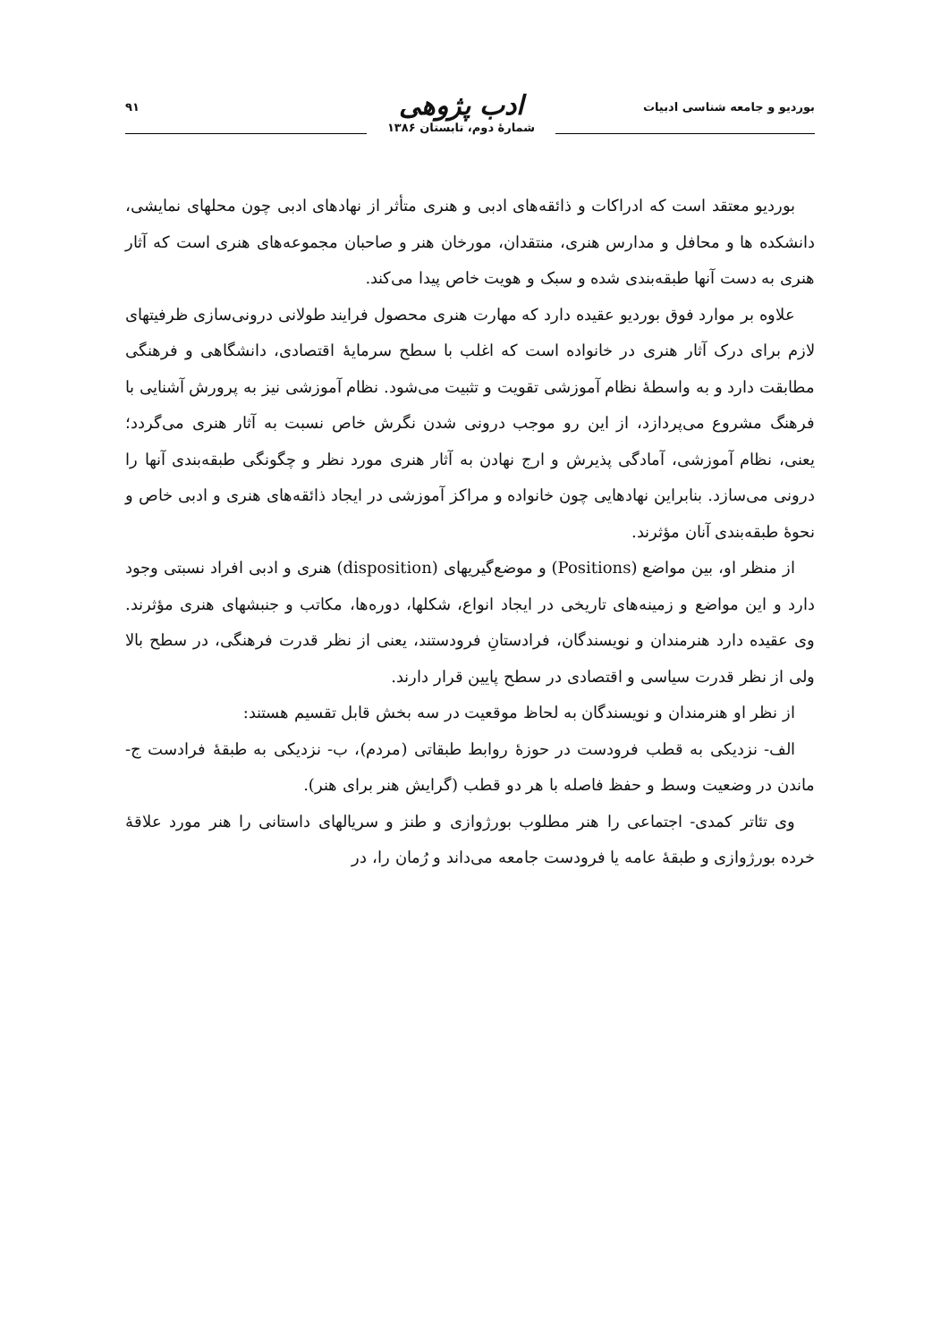بوردیو و جامعه شناسی ادبیات
ادب پژوهی
شمارهٔ دوم، تابستان ۱۳۸۶
۹۱
بوردیو معتقد است که ادراکات و ذائقه‌های ادبی و هنری متأثر از نهادهای ادبی چون محلهای نمایشی، دانشکده ها و محافل و مدارس هنری، منتقدان، مورخان هنر و صاحبان مجموعه‌های هنری است که آثار هنری به دست آنها طبقه‌بندی شده و سبک و هویت خاص پیدا می‌کند.
علاوه بر موارد فوق بوردیو عقیده دارد که مهارت هنری محصول فرایند طولانی درونی‌سازی ظرفیتهای لازم برای درک آثار هنری در خانواده است که اغلب با سطح سرمایهٔ اقتصادی، دانشگاهی و فرهنگی مطابقت دارد و به واسطهٔ نظام آموزشی تقویت و تثبیت می‌شود. نظام آموزشی نیز به پرورش آشنایی با فرهنگ مشروع می‌پردازد، از این رو موجب درونی شدن نگرش خاص نسبت به آثار هنری می‌گردد؛ یعنی، نظام آموزشی، آمادگی پذیرش و ارج نهادن به آثار هنری مورد نظر و چگونگی طبقه‌بندی آنها را درونی می‌سازد. بنابراین نهادهایی چون خانواده و مراکز آموزشی در ایجاد ذائقه‌های هنری و ادبی خاص و نحوهٔ طبقه‌بندی آنان مؤثرند.
از منظر او، بین مواضع (Positions) و موضع‌گیریهای (disposition) هنری و ادبی افراد نسبتی وجود دارد و این مواضع و زمینه‌های تاریخی در ایجاد انواع، شکلها، دوره‌ها، مکاتب و جنبشهای هنری مؤثرند. وی عقیده دارد هنرمندان و نویسندگان، فرادستانِ فرودستند، یعنی از نظر قدرت فرهنگی، در سطح بالا ولی از نظر قدرت سیاسی و اقتصادی در سطح پایین قرار دارند.
از نظر او هنرمندان و نویسندگان به لحاظ موقعیت در سه بخش قابل تقسیم هستند:
الف- نزدیکی به قطب فرودست در حوزهٔ روابط طبقاتی (مردم)، ب- نزدیکی به طبقهٔ فرادست ج- ماندن در وضعیت وسط و حفظ فاصله با هر دو قطب (گرایش هنر برای هنر).
وی تئاتر کمدی- اجتماعی را هنر مطلوب بورژوازی و طنز و سریالهای داستانی را هنر مورد علاقهٔ خرده بورژوازی و طبقهٔ عامه یا فرودست جامعه می‌داند و رُمان را، در